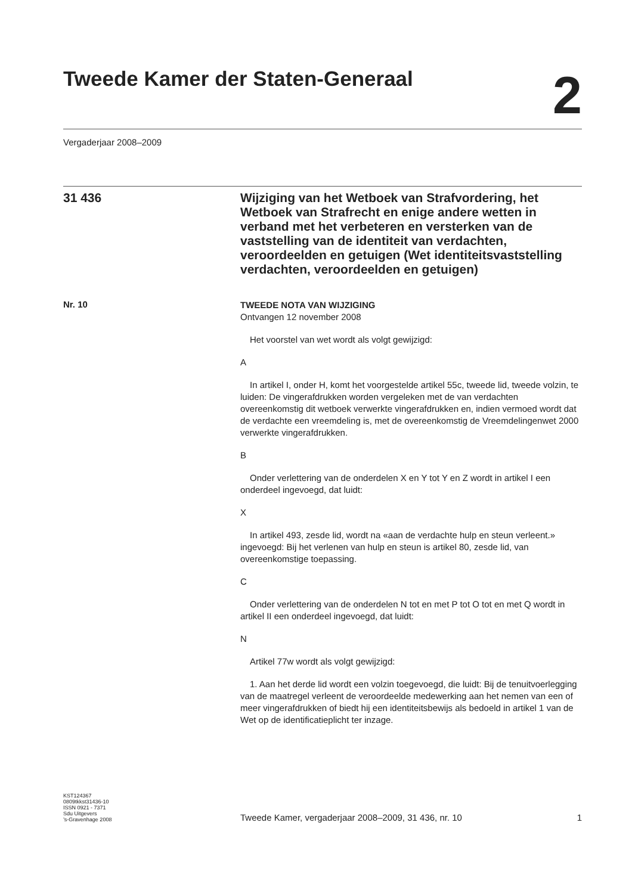Tweede Kamer der Staten-Generaal
2
Vergaderjaar 2008–2009
31 436
Wijziging van het Wetboek van Strafvordering, het Wetboek van Strafrecht en enige andere wetten in verband met het verbeteren en versterken van de vaststelling van de identiteit van verdachten, veroordeelden en getuigen (Wet identiteitsvaststelling verdachten, veroordeelden en getuigen)
Nr. 10
TWEEDE NOTA VAN WIJZIGING
Ontvangen 12 november 2008
Het voorstel van wet wordt als volgt gewijzigd:
A
In artikel I, onder H, komt het voorgestelde artikel 55c, tweede lid, tweede volzin, te luiden: De vingerafdrukken worden vergeleken met de van verdachten overeenkomstig dit wetboek verwerkte vingerafdrukken en, indien vermoed wordt dat de verdachte een vreemdeling is, met de overeenkomstig de Vreemdelingenwet 2000 verwerkte vingerafdrukken.
B
Onder verlettering van de onderdelen X en Y tot Y en Z wordt in artikel I een onderdeel ingevoegd, dat luidt:
X
In artikel 493, zesde lid, wordt na «aan de verdachte hulp en steun verleent.» ingevoegd: Bij het verlenen van hulp en steun is artikel 80, zesde lid, van overeenkomstige toepassing.
C
Onder verlettering van de onderdelen N tot en met P tot O tot en met Q wordt in artikel II een onderdeel ingevoegd, dat luidt:
N
Artikel 77w wordt als volgt gewijzigd:
1. Aan het derde lid wordt een volzin toegevoegd, die luidt: Bij de tenuitvoerlegging van de maatregel verleent de veroordeelde medewerking aan het nemen van een of meer vingerafdrukken of biedt hij een identiteitsbewijs als bedoeld in artikel 1 van de Wet op de identificatieplicht ter inzage.
KST124367
0809tkkst31436-10
ISSN 0921 - 7371
Sdu Uitgevers
’s-Gravenhage 2008
Tweede Kamer, vergaderjaar 2008–2009, 31 436, nr. 10
1